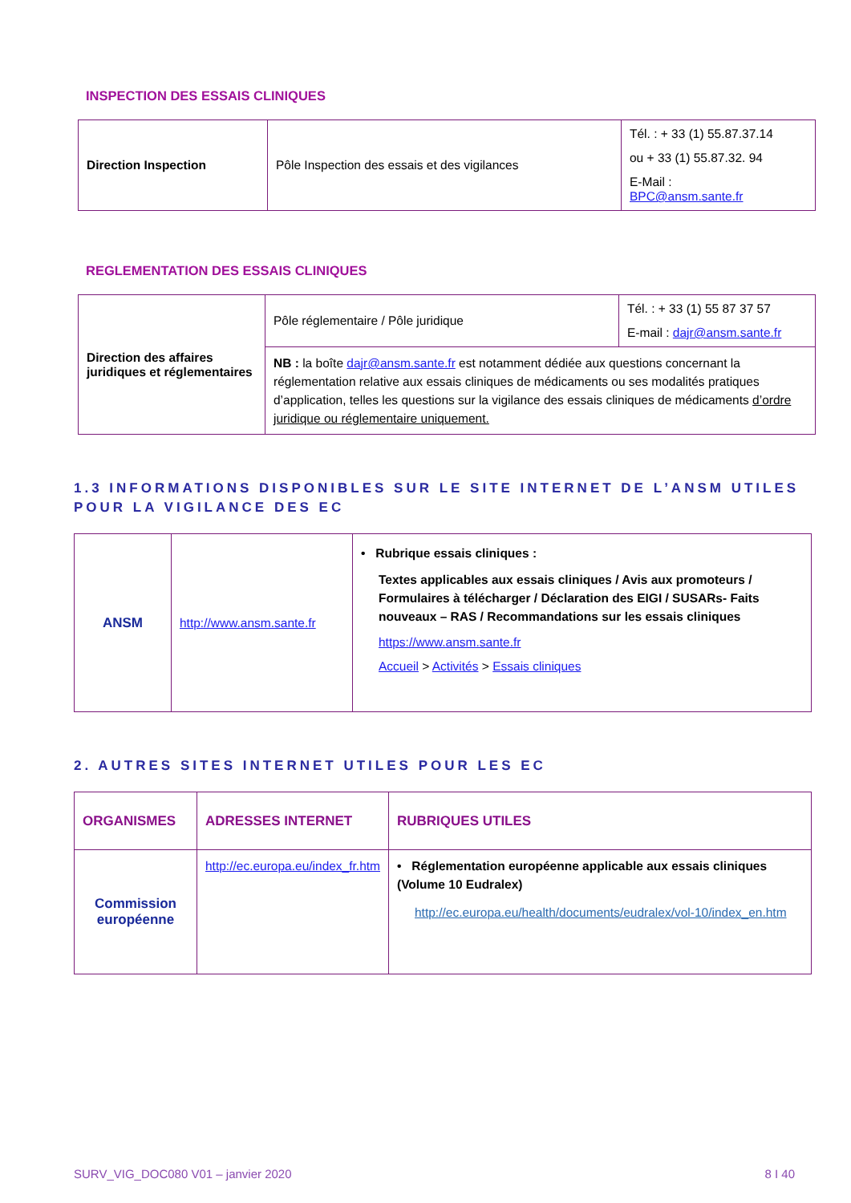INSPECTION DES ESSAIS CLINIQUES
| Direction Inspection | Pôle Inspection des essais et des vigilances | Tél. : + 33 (1) 55.87.37.14 ou + 33 (1) 55.87.32. 94 E-Mail : BPC@ansm.sante.fr |
REGLEMENTATION DES ESSAIS CLINIQUES
| Direction des affaires juridiques et réglementaires | Pôle réglementaire / Pôle juridique | Tél. : + 33 (1) 55 87 37 57 E-mail : dajr@ansm.sante.fr |
| | NB : la boîte dajr@ansm.sante.fr est notamment dédiée aux questions concernant la réglementation relative aux essais cliniques de médicaments ou ses modalités pratiques d’application, telles les questions sur la vigilance des essais cliniques de médicaments d’ordre juridique ou réglementaire uniquement. | |
1.3 INFORMATIONS DISPONIBLES SUR LE SITE INTERNET DE L’ANSM UTILES POUR LA VIGILANCE DES EC
| ANSM | http://www.ansm.sante.fr | • Rubrique essais cliniques : Textes applicables aux essais cliniques / Avis aux promoteurs / Formulaires à télécharger / Déclaration des EIGI / SUSARs- Faits nouveaux – RAS / Recommandations sur les essais cliniques https://www.ansm.sante.fr Accueil > Activités > Essais cliniques |
2. AUTRES SITES INTERNET UTILES POUR LES EC
| ORGANISMES | ADRESSES INTERNET | RUBRIQUES UTILES |
| Commission européenne | http://ec.europa.eu/index_fr.htm | • Réglementation européenne applicable aux essais cliniques (Volume 10 Eudralex) http://ec.europa.eu/health/documents/eudralex/vol-10/index_en.htm |
SURV_VIG_DOC080 V01 – janvier 2020 8 I 40